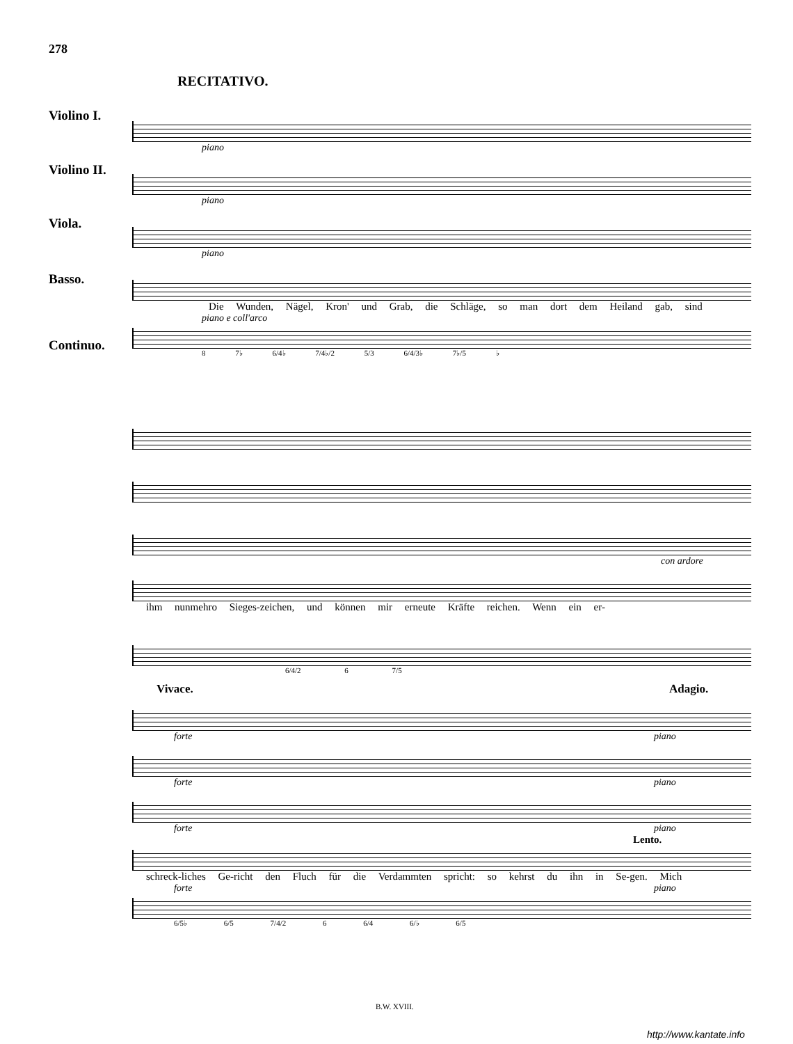278
RECITATIVO.
Violino I.
piano
Violino II.
piano
Viola.
piano
Basso.
Die Wunden, Nägel, Kron' und Grab, die Schläge, so man dort dem Heiland gab, sind
piano e coll'arco
Continuo.
8 7♭ 6/4♭ 7/4♭/2 5/3 6/4/3♭ 7♭/5 ♭
con ardore
ihm nunmehro Sieges-zeichen, und können mir erneute Kräfte reichen. Wenn ein er-
6/4/2 6 7/5
Vivace. Adagio.
forte piano
forte piano
forte piano
Lento.
schreck-liches Ge-richt den Fluch für die Verdammten spricht: so kehrst du ihn in Se-gen. Mich
forte piano
6/5♭ 6/5 7/4/2 6 6/4 6/♭ 6/5
B.W. XVIII.
http://www.kantate.info